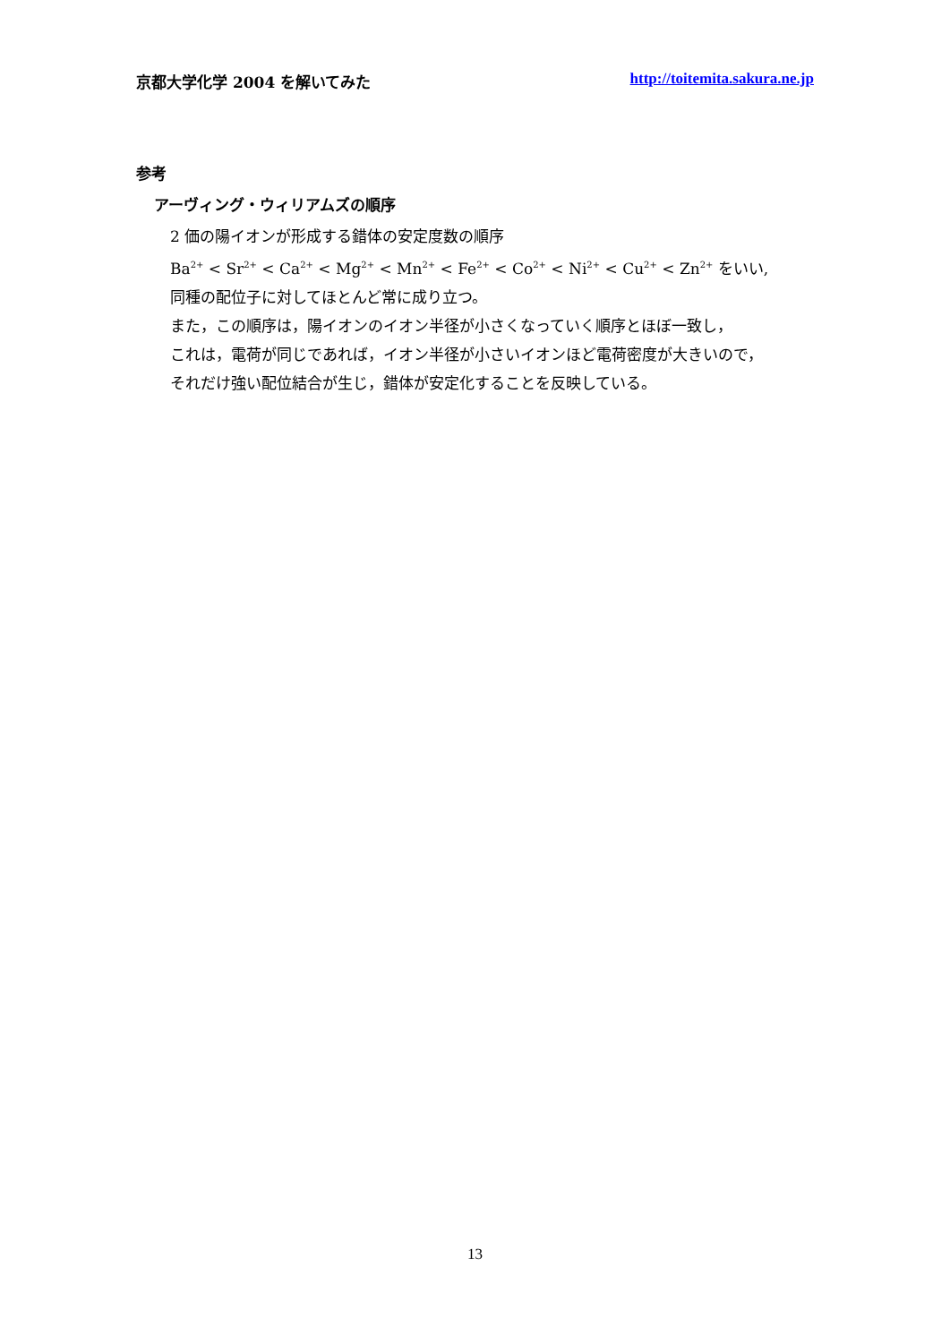京都大学化学 2004 を解いてみた http://toitemita.sakura.ne.jp
参考
アーヴィング・ウィリアムズの順序
2 価の陽イオンが形成する錯体の安定度数の順序
Ba<sup>2+</sup> < Sr<sup>2+</sup> < Ca<sup>2+</sup> < Mg<sup>2+</sup> < Mn<sup>2+</sup> < Fe<sup>2+</sup> < Co<sup>2+</sup> < Ni<sup>2+</sup> < Cu<sup>2+</sup> < Zn<sup>2+</sup> をいい,
同種の配位子に対してほとんど常に成り立つ。
また，この順序は，陽イオンのイオン半径が小さくなっていく順序とほぼ一致し，
これは，電荷が同じであれば，イオン半径が小さいイオンほど電荷密度が大きいので，
それだけ強い配位結合が生じ，錯体が安定化することを反映している。
13